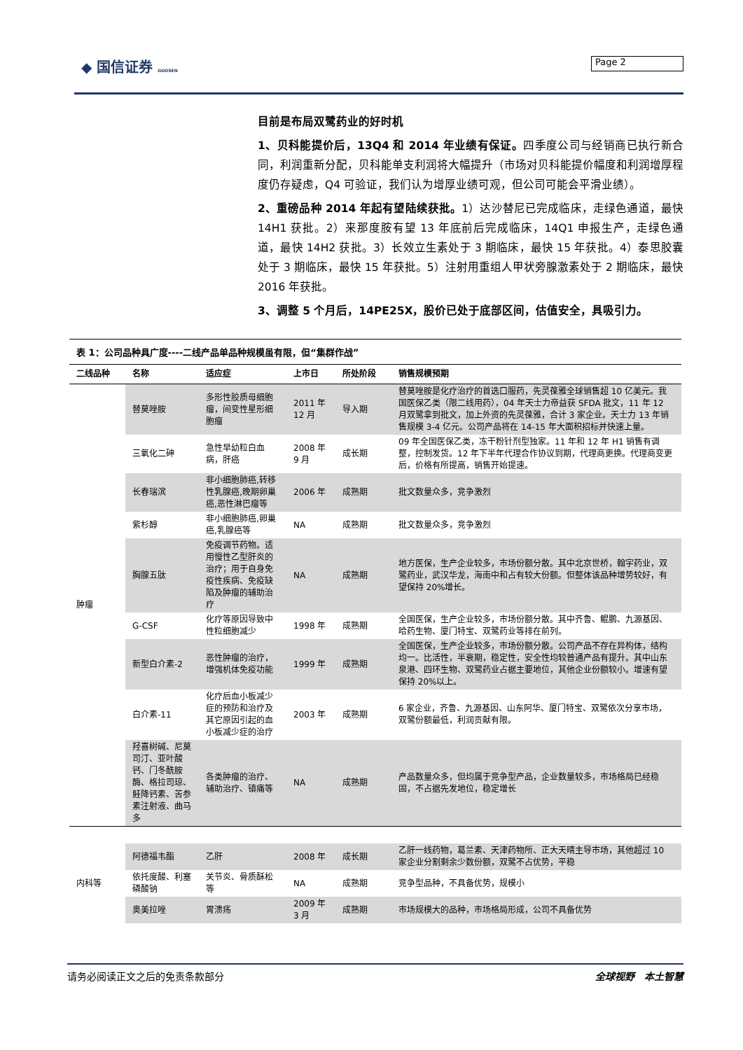◆ 国信证券 GUOSEN Page 2
目前是布局双鹭药业的好时机
1、贝科能提价后，13Q4 和 2014 年业绩有保证。四季度公司与经销商已执行新合同，利润重新分配，贝科能单支利润将大幅提升（市场对贝科能提价幅度和利润增厚程度仍存疑虑，Q4 可验证，我们认为增厚业绩可观，但公司可能会平滑业绩）。
2、重磅品种 2014 年起有望陆续获批。1）达沙替尼已完成临床，走绿色通道，最快 14H1 获批。2）来那度胺有望 13 年底前后完成临床，14Q1 申报生产，走绿色通道，最快 14H2 获批。3）长效立生素处于 3 期临床，最快 15 年获批。4）泰思胶囊处于 3 期临床，最快 15 年获批。5）注射用重组人甲状旁腺激素处于 2 期临床，最快 2016 年获批。
3、调整 5 个月后，14PE25X，股价已处于底部区间，估值安全，具吸引力。
表 1：公司品种具广度----二线产品单品种规模虽有限，但“集群作战”
| 二线品种 | 名称 | 适应症 | 上市日 | 所处阶段 | 销售规模预期 |
| --- | --- | --- | --- | --- | --- |
| 肿瘤 | 替莫唑胺 | 多形性胶质母细胞瘤，间变性星形细胞瘤 | 2011 年 12 月 | 导入期 | 替莫唑胺是化疗治疗的首选口服药，先灵葆雅全球销售超 10 亿美元。我国医保乙类（限二线用药），04 年天士力帝益获 SFDA 批文，11 年 12 月双鹭拿到批文，加上外资的先灵葆雅，合计 3 家企业。天士力 13 年销售规模 3-4 亿元。公司产品将在 14-15 年大面积招标并快速上量。 |
| | 三氧化二砷 | 急性早幼粒白血病，肝癌 | 2008 年 9 月 | 成长期 | 09 年全国医保乙类，冻干粉针剂型独家。11 年和 12 年 H1 销售有调整，控制发货。12 年下半年代理合作协议到期，代理商更换。代理商变更后，价格有所提高，销售开始提速。 |
| | 长春瑞滨 | 非小细胞肺癌,转移性乳腺癌,晚期卵巢癌,恶性淋巴瘤等 | 2006 年 | 成熟期 | 批文数量众多，竞争激烈 |
| | 紫杉醇 | 非小细胞肺癌,卵巢癌,乳腺癌等 | NA | 成熟期 | 批文数量众多，竞争激烈 |
| | 胸腺五肽 | 免疫调节药物。适用慢性乙型肝炎的治疗；用于自身免疫性疾病、免疫缺陷及肿瘤的辅助治疗 | NA | 成熟期 | 地方医保，生产企业较多，市场份额分散。其中北京世桥，翰宇药业，双鹭药业，武汉华龙，海南中和占有较大份额。但整体该品种增势较好，有望保持 20%增长。 |
| | G-CSF | 化疗等原因导致中性粒细胞减少 | 1998 年 | 成熟期 | 全国医保，生产企业较多，市场份额分散。其中齐鲁、鲲鹏、九源基因、哈药生物、厦门特宝、双鹭药业等排在前列。 |
| | 新型白介素-2 | 恶性肿瘤的治疗，增强机体免疫功能 | 1999 年 | 成熟期 | 全国医保，生产企业较多，市场份额分散。公司产品不存在异构体，结构均一。比活性，半衰期，稳定性，安全性均较普通产品有提升。其中山东泉港、四环生物、双鹭药业占据主要地位，其他企业份额较小。增速有望保持 20%以上。 |
| | 白介素-11 | 化疗后血小板减少症的预防和治疗及其它原因引起的血小板减少症的治疗 | 2003 年 | 成熟期 | 6 家企业，齐鲁、九源基因、山东阿华、厦门特宝、双鹭依次分享市场，双鹭份额最低，利润贡献有限。 |
| | 羟喜树碱、尼莫司汀、亚叶酸钙、门冬酰胺酶、格拉司琼、鲑降钙素、苦参素注射液、曲马多 | 各类肿瘤的治疗、辅助治疗、镇痛等 | NA | 成熟期 | 产品数量众多，但均属于竞争型产品，企业数量较多，市场格局已经稳固，不占据先发地位，稳定增长 |
| 内科等 | 阿德福韦酯 | 乙肝 | 2008 年 | 成长期 | 乙肝一线药物，葛兰素、天津药物所、正大天晴主导市场，其他超过 10 家企业分割剩余少数份额，双鹭不占优势，平稳 |
| | 依托度酸、利塞磷酸钠 | 关节炎、骨质酥松等 | NA | 成熟期 | 竞争型品种，不具备优势，规模小 |
| | 奥美拉唑 | 胃溃疡 | 2009 年 3 月 | 成熟期 | 市场规模大的品种，市场格局形成，公司不具备优势 |
请务必阅读正文之后的免责条款部分 全球视野　本土智慧